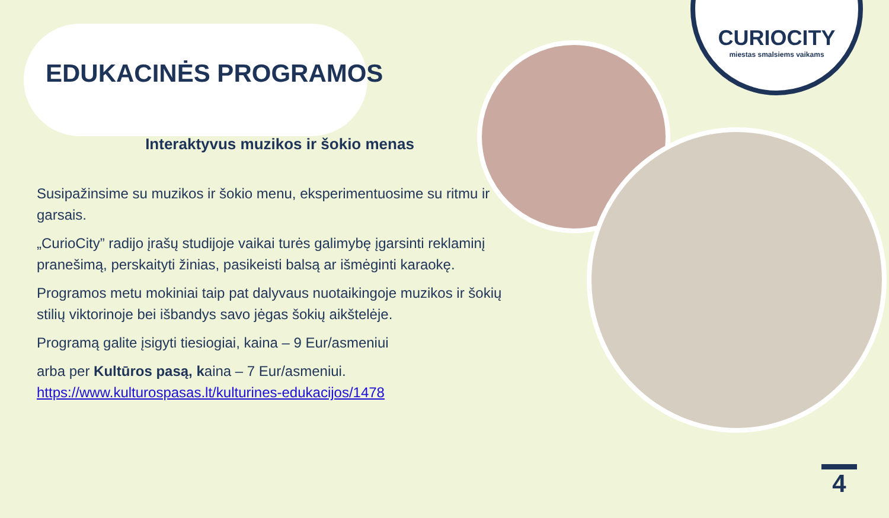CURIOCITY
miestas smalsiems vaikams
EDUKACINĖS PROGRAMOS
Interaktyvus muzikos ir šokio menas
Susipažinsime su muzikos ir šokio menu, eksperimentuosime su ritmu ir garsais.
„CurioCity” radijo įrašų studijoje vaikai turės galimybę įgarsinti reklaminį pranešimą, perskaityti žinias, pasikeisti balsą ar išmėginti karaokę.
Programos metu mokiniai taip pat dalyvaus nuotaikingoje muzikos ir šokių stilių viktorinoje bei išbandys savo jėgas šokių aikštelėje.
Programą galite įsigyti tiesiogiai, kaina – 9 Eur/asmeniui
arba per Kultūros pasą, kaina – 7 Eur/asmeniui.
https://www.kulturospasas.lt/kulturines-edukacijos/1478
4